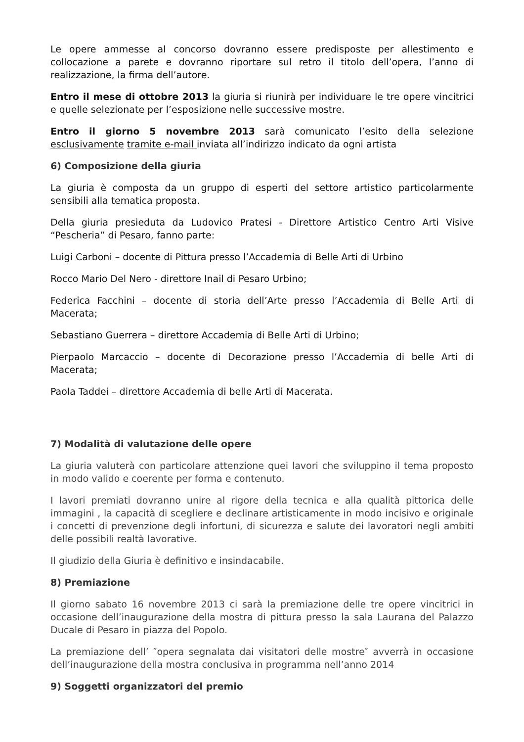Le opere ammesse al concorso dovranno essere predisposte per allestimento e collocazione a parete e dovranno riportare sul retro il titolo dell’opera, l’anno di realizzazione, la firma dell’autore.
Entro il mese di ottobre 2013 la giuria si riunirà per individuare le tre opere vincitrici e quelle selezionate per l’esposizione nelle successive mostre.
Entro il giorno 5 novembre 2013 sarà comunicato l’esito della selezione esclusivamente tramite e-mail inviata all’indirizzo indicato da ogni artista
6) Composizione della giuria
La giuria è composta da un gruppo di esperti del settore artistico particolarmente sensibili alla tematica proposta.
Della giuria presieduta da Ludovico Pratesi - Direttore Artistico Centro Arti Visive “Pescheria” di Pesaro, fanno parte:
Luigi Carboni – docente di Pittura presso l’Accademia di Belle Arti di Urbino
Rocco Mario Del Nero - direttore Inail di Pesaro Urbino;
Federica Facchini – docente di storia dell’Arte presso l’Accademia di Belle Arti di Macerata;
Sebastiano Guerrera – direttore Accademia di Belle Arti di Urbino;
Pierpaolo Marcaccio – docente di Decorazione presso l’Accademia di belle Arti di Macerata;
Paola Taddei – direttore Accademia di belle Arti di Macerata.
7) Modalità di valutazione delle opere
La giuria valuterà con particolare attenzione quei lavori che sviluppino il tema proposto in modo valido e coerente per forma e contenuto.
I lavori premiati dovranno unire al rigore della tecnica e alla qualità pittorica delle immagini , la capacità di scegliere e declinare artisticamente in modo incisivo e originale i concetti di prevenzione degli infortuni, di sicurezza e salute dei lavoratori negli ambiti delle possibili realtà lavorative.
Il giudizio della Giuria è definitivo e insindacabile.
8) Premiazione
Il giorno sabato 16 novembre 2013 ci sarà la premiazione delle tre opere vincitrici in occasione dell’inaugurazione della mostra di pittura presso la sala Laurana del Palazzo Ducale di Pesaro in piazza del Popolo.
La premiazione dell’ ″opera segnalata dai visitatori delle mostre″ avverrà in occasione dell’inaugurazione della mostra conclusiva in programma nell’anno 2014
9) Soggetti organizzatori del premio